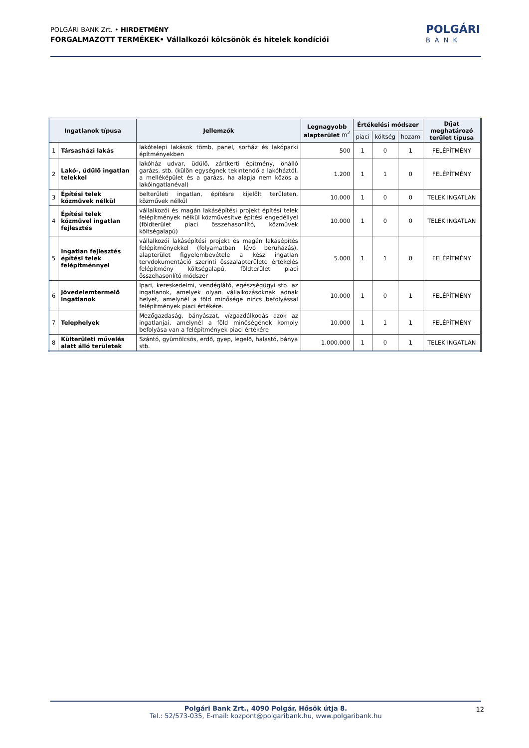POLGÁRI BANK Zrt. • HIRDETMÉNY
FORGALMAZOTT TERMÉKEK• Vállalkozói kölcsönök és hitelek kondíciói
POLGÁRI
BANK
| Ingatlanok típusa | | Jellemzők | Legnagyobb alapterület m<sup>2</sup> | Értékelési módszer | | | Díjat meghatározó terület típusa |
| --- | --- | --- | --- | --- | --- | --- | --- |
| | | | | piaci | költség | hozam | |
| 1 | Társasházi lakás | lakótelepi lakások tömb, panel, sorház és lakóparki építményekben | 500 | 1 | 0 | 1 | FELÉPÍTMÉNY |
| 2 | Lakó-, üdülő ingatlan telekkel | lakóház udvar, üdülő, zártkerti építmény, önálló garázs. stb. (külön egységnek tekintendő a lakóháztól, a melléképület és a garázs, ha alapja nem közös a lakóingatlanéval) | 1.200 | 1 | 1 | 0 | FELÉPÍTMÉNY |
| 3 | Építési telek közművek nélkül | belterületi ingatlan, építésre kijelölt területen, közművek nélkül | 10.000 | 1 | 0 | 0 | TELEK INGATLAN |
| 4 | Építési telek közművel ingatlan fejlesztés | vállalkozói és magán lakásépítési projekt építési telek felépítmények nélkül közművesítve építési engedéllyel (földterület piaci összehasonlító, közművek költségalapú) | 10.000 | 1 | 0 | 0 | TELEK INGATLAN |
| 5 | Ingatlan fejlesztés építési telek felépítménnyel | vállalkozói lakásépítési projekt és magán lakásépítés felépítményekkel (folyamatban lévő beruházás), alapterület figyelembevétele a kész ingatlan tervdokumentáció szerinti összalapterülete értékelés felépítmény költségalapú, földterület piaci összehasonlító módszer | 5.000 | 1 | 1 | 0 | FELÉPÍTMÉNY |
| 6 | Jövedelemtermelő ingatlanok | Ipari, kereskedelmi, vendéglátó, egészségügyi stb. az ingatlanok, amelyek olyan vállalkozásoknak adnak helyet, amelynél a föld minősége nincs befolyással felépítmények piaci értékére. | 10.000 | 1 | 0 | 1 | FELÉPÍTMÉNY |
| 7 | Telephelyek | Mezőgazdaság, bányászat, vízgazdálkodás azok az ingatlanjai, amelynél a föld minőségének komoly befolyása van a felépítmények piaci értékére | 10.000 | 1 | 1 | 1 | FELÉPÍTMÉNY |
| 8 | Külterületi művelés alatt álló területek | Szántó, gyümölcsös, erdő, gyep, legelő, halastó, bánya stb. | 1.000.000 | 1 | 0 | 1 | TELEK INGATLAN |
Polgári Bank Zrt., 4090 Polgár, Hősök útja 8.
Tel.: 52/573-035, E-mail: kozpont@polgaribank.hu, www.polgaribank.hu
12